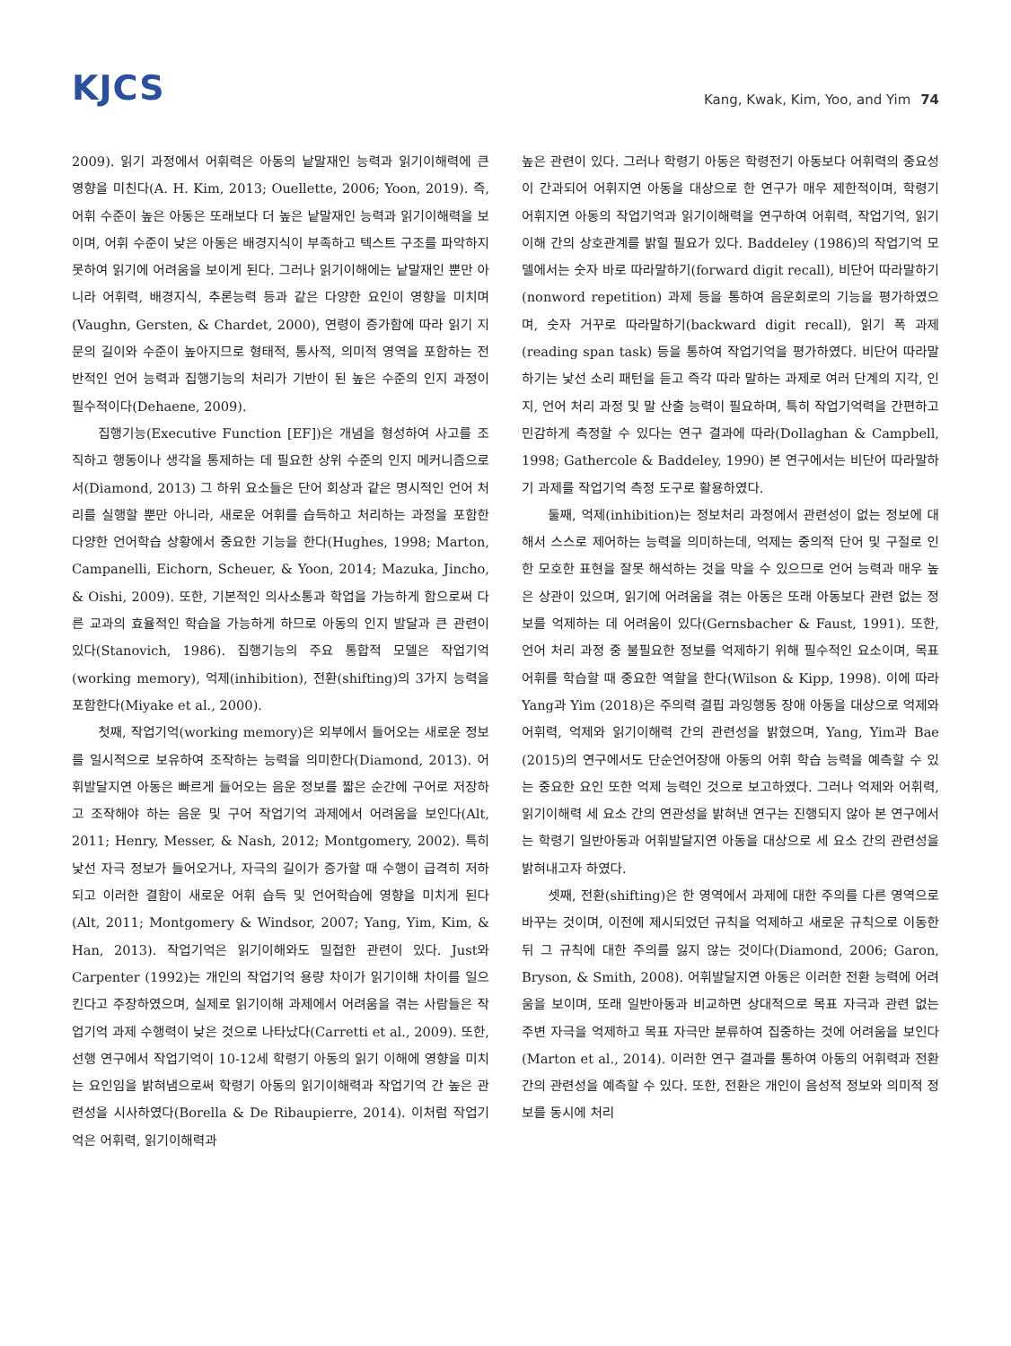KJCS
Kang, Kwak, Kim, Yoo, and Yim 74
2009). 읽기 과정에서 어휘력은 아동의 낱말재인 능력과 읽기이해력에 큰 영향을 미친다(A. H. Kim, 2013; Ouellette, 2006; Yoon, 2019). 즉, 어휘 수준이 높은 아동은 또래보다 더 높은 낱말재인 능력과 읽기이해력을 보이며, 어휘 수준이 낮은 아동은 배경지식이 부족하고 텍스트 구조를 파악하지 못하여 읽기에 어려움을 보이게 된다. 그러나 읽기이해에는 낱말재인 뿐만 아니라 어휘력, 배경지식, 추론능력 등과 같은 다양한 요인이 영향을 미치며(Vaughn, Gersten, & Chardet, 2000), 연령이 증가함에 따라 읽기 지문의 길이와 수준이 높아지므로 형태적, 통사적, 의미적 영역을 포함하는 전반적인 언어 능력과 집행기능의 처리가 기반이 된 높은 수준의 인지 과정이 필수적이다(Dehaene, 2009).
집행기능(Executive Function [EF])은 개념을 형성하여 사고를 조직하고 행동이나 생각을 통제하는 데 필요한 상위 수준의 인지 메커니즘으로서(Diamond, 2013) 그 하위 요소들은 단어 회상과 같은 명시적인 언어 처리를 실행할 뿐만 아니라, 새로운 어휘를 습득하고 처리하는 과정을 포함한 다양한 언어학습 상황에서 중요한 기능을 한다(Hughes, 1998; Marton, Campanelli, Eichorn, Scheuer, & Yoon, 2014; Mazuka, Jincho, & Oishi, 2009). 또한, 기본적인 의사소통과 학업을 가능하게 함으로써 다른 교과의 효율적인 학습을 가능하게 하므로 아동의 인지 발달과 큰 관련이 있다(Stanovich, 1986). 집행기능의 주요 통합적 모델은 작업기억(working memory), 억제(inhibition), 전환(shifting)의 3가지 능력을 포함한다(Miyake et al., 2000).
첫째, 작업기억(working memory)은 외부에서 들어오는 새로운 정보를 일시적으로 보유하여 조작하는 능력을 의미한다(Diamond, 2013). 어휘발달지연 아동은 빠르게 들어오는 음운 정보를 짧은 순간에 구어로 저장하고 조작해야 하는 음운 및 구어 작업기억 과제에서 어려움을 보인다(Alt, 2011; Henry, Messer, & Nash, 2012; Montgomery, 2002). 특히 낯선 자극 정보가 들어오거나, 자극의 길이가 증가할 때 수행이 급격히 저하되고 이러한 결함이 새로운 어휘 습득 및 언어학습에 영향을 미치게 된다(Alt, 2011; Montgomery & Windsor, 2007; Yang, Yim, Kim, & Han, 2013). 작업기억은 읽기이해와도 밀접한 관련이 있다. Just와 Carpenter (1992)는 개인의 작업기억 용량 차이가 읽기이해 차이를 일으킨다고 주장하였으며, 실제로 읽기이해 과제에서 어려움을 겪는 사람들은 작업기억 과제 수행력이 낮은 것으로 나타났다(Carretti et al., 2009). 또한, 선행 연구에서 작업기억이 10-12세 학령기 아동의 읽기 이해에 영향을 미치는 요인임을 밝혀냄으로써 학령기 아동의 읽기이해력과 작업기억 간 높은 관련성을 시사하였다(Borella & De Ribaupierre, 2014). 이처럼 작업기억은 어휘력, 읽기이해력과
높은 관련이 있다. 그러나 학령기 아동은 학령전기 아동보다 어휘력의 중요성이 간과되어 어휘지연 아동을 대상으로 한 연구가 매우 제한적이며, 학령기 어휘지연 아동의 작업기억과 읽기이해력을 연구하여 어휘력, 작업기억, 읽기이해 간의 상호관계를 밝힐 필요가 있다. Baddeley (1986)의 작업기억 모델에서는 숫자 바로 따라말하기(forward digit recall), 비단어 따라말하기(nonword repetition) 과제 등을 통하여 음운회로의 기능을 평가하였으며, 숫자 거꾸로 따라말하기(backward digit recall), 읽기 폭 과제(reading span task) 등을 통하여 작업기억을 평가하였다. 비단어 따라말하기는 낯선 소리 패턴을 듣고 즉각 따라 말하는 과제로 여러 단계의 지각, 인지, 언어 처리 과정 및 말 산출 능력이 필요하며, 특히 작업기억력을 간편하고 민감하게 측정할 수 있다는 연구 결과에 따라(Dollaghan & Campbell, 1998; Gathercole & Baddeley, 1990) 본 연구에서는 비단어 따라말하기 과제를 작업기억 측정 도구로 활용하였다.
둘째, 억제(inhibition)는 정보처리 과정에서 관련성이 없는 정보에 대해서 스스로 제어하는 능력을 의미하는데, 억제는 중의적 단어 및 구절로 인한 모호한 표현을 잘못 해석하는 것을 막을 수 있으므로 언어 능력과 매우 높은 상관이 있으며, 읽기에 어려움을 겪는 아동은 또래 아동보다 관련 없는 정보를 억제하는 데 어려움이 있다(Gernsbacher & Faust, 1991). 또한, 언어 처리 과정 중 불필요한 정보를 억제하기 위해 필수적인 요소이며, 목표 어휘를 학습할 때 중요한 역할을 한다(Wilson & Kipp, 1998). 이에 따라 Yang과 Yim (2018)은 주의력 결핍 과잉행동 장애 아동을 대상으로 억제와 어휘력, 억제와 읽기이해력 간의 관련성을 밝혔으며, Yang, Yim과 Bae (2015)의 연구에서도 단순언어장애 아동의 어휘 학습 능력을 예측할 수 있는 중요한 요인 또한 억제 능력인 것으로 보고하였다. 그러나 억제와 어휘력, 읽기이해력 세 요소 간의 연관성을 밝혀낸 연구는 진행되지 않아 본 연구에서는 학령기 일반아동과 어휘발달지연 아동을 대상으로 세 요소 간의 관련성을 밝혀내고자 하였다.
셋째, 전환(shifting)은 한 영역에서 과제에 대한 주의를 다른 영역으로 바꾸는 것이며, 이전에 제시되었던 규칙을 억제하고 새로운 규칙으로 이동한 뒤 그 규칙에 대한 주의를 잃지 않는 것이다(Diamond, 2006; Garon, Bryson, & Smith, 2008). 어휘발달지연 아동은 이러한 전환 능력에 어려움을 보이며, 또래 일반아동과 비교하면 상대적으로 목표 자극과 관련 없는 주변 자극을 억제하고 목표 자극만 분류하여 집중하는 것에 어려움을 보인다(Marton et al., 2014). 이러한 연구 결과를 통하여 아동의 어휘력과 전환 간의 관련성을 예측할 수 있다. 또한, 전환은 개인이 음성적 정보와 의미적 정보를 동시에 처리